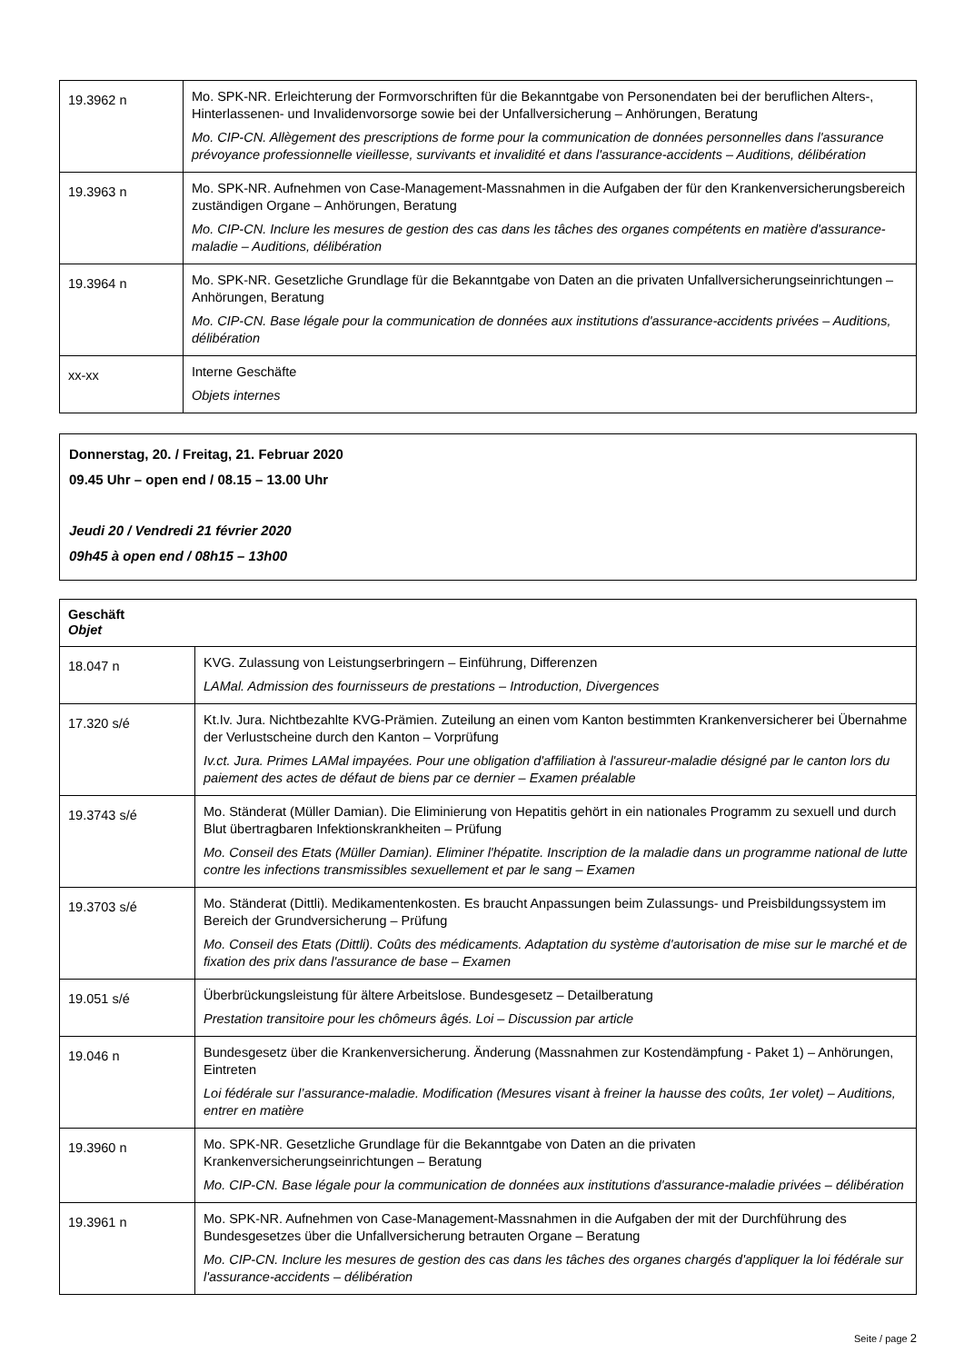| 19.3962 n | Mo. SPK-NR. Erleichterung der Formvorschriften für die Bekanntgabe von Personendaten bei der beruflichen Alters-, Hinterlassenen- und Invalidenvorsorge sowie bei der Unfallversicherung – Anhörungen, Beratung Mo. CIP-CN. Allègement des prescriptions de forme pour la communication de données personnelles dans l'assurance prévoyance professionnelle vieillesse, survivants et invalidité et dans l'assurance-accidents – Auditions, délibération |
| 19.3963 n | Mo. SPK-NR. Aufnehmen von Case-Management-Massnahmen in die Aufgaben der für den Krankenversicherungsbereich zuständigen Organe – Anhörungen, Beratung Mo. CIP-CN. Inclure les mesures de gestion des cas dans les tâches des organes compétents en matière d'assurance-maladie – Auditions, délibération |
| 19.3964 n | Mo. SPK-NR. Gesetzliche Grundlage für die Bekanntgabe von Daten an die privaten Unfallversicherungseinrichtungen – Anhörungen, Beratung Mo. CIP-CN. Base légale pour la communication de données aux institutions d'assurance-accidents privées – Auditions, délibération |
| xx-xx | Interne Geschäfte Objets internes |
Donnerstag, 20. / Freitag, 21. Februar 2020
09.45 Uhr – open end / 08.15 – 13.00 Uhr
Jeudi 20 / Vendredi 21 février 2020
09h45 à open end / 08h15 – 13h00
| Geschäft Objet | |
| 18.047 n | KVG. Zulassung von Leistungserbringern – Einführung, Differenzen LAMal. Admission des fournisseurs de prestations – Introduction, Divergences |
| 17.320 s/é | Kt.Iv. Jura. Nichtbezahlte KVG-Prämien. Zuteilung an einen vom Kanton bestimmten Krankenversicherer bei Übernahme der Verlustscheine durch den Kanton – Vorprüfung Iv.ct. Jura. Primes LAMal impayées. Pour une obligation d'affiliation à l'assureur-maladie désigné par le canton lors du paiement des actes de défaut de biens par ce dernier – Examen préalable |
| 19.3743 s/é | Mo. Ständerat (Müller Damian). Die Eliminierung von Hepatitis gehört in ein nationales Programm zu sexuell und durch Blut übertragbaren Infektionskrankheiten – Prüfung Mo. Conseil des Etats (Müller Damian). Eliminer l'hépatite. Inscription de la maladie dans un programme national de lutte contre les infections transmissibles sexuellement et par le sang – Examen |
| 19.3703 s/é | Mo. Ständerat (Dittli). Medikamentenkosten. Es braucht Anpassungen beim Zulassungs- und Preisbildungssystem im Bereich der Grundversicherung – Prüfung Mo. Conseil des Etats (Dittli). Coûts des médicaments. Adaptation du système d'autorisation de mise sur le marché et de fixation des prix dans l'assurance de base – Examen |
| 19.051 s/é | Überbrückungsleistung für ältere Arbeitslose. Bundesgesetz – Detailberatung Prestation transitoire pour les chômeurs âgés. Loi – Discussion par article |
| 19.046 n | Bundesgesetz über die Krankenversicherung. Änderung (Massnahmen zur Kostendämpfung - Paket 1) – Anhörungen, Eintreten Loi fédérale sur l’assurance-maladie. Modification (Mesures visant à freiner la hausse des coûts, 1er volet) – Auditions, entrer en matière |
| 19.3960 n | Mo. SPK-NR. Gesetzliche Grundlage für die Bekanntgabe von Daten an die privaten Krankenversicherungseinrichtungen – Beratung Mo. CIP-CN. Base légale pour la communication de données aux institutions d'assurance-maladie privées – délibération |
| 19.3961 n | Mo. SPK-NR. Aufnehmen von Case-Management-Massnahmen in die Aufgaben der mit der Durchführung des Bundesgesetzes über die Unfallversicherung betrauten Organe – Beratung Mo. CIP-CN. Inclure les mesures de gestion des cas dans les tâches des organes chargés d'appliquer la loi fédérale sur l'assurance-accidents – délibération |
Seite / page 2